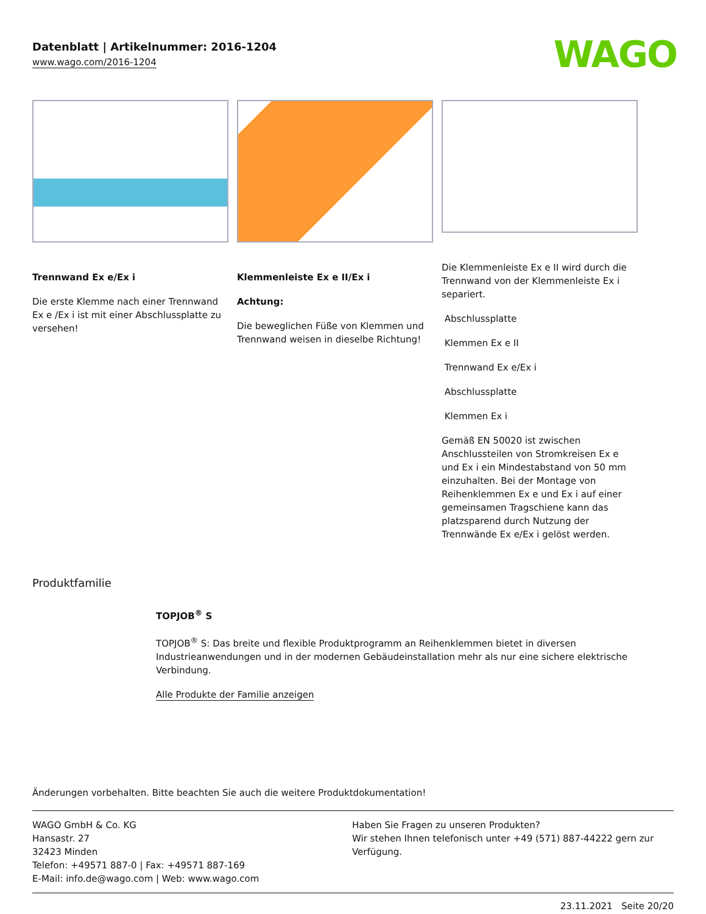Datenblatt | Artikelnummer: 2016-1204
www.wago.com/2016-1204
WAGO
Trennwand Ex e/Ex i
Die erste Klemme nach einer Trennwand Ex e /Ex i ist mit einer Abschlussplatte zu versehen!
Klemmenleiste Ex e II/Ex i
Achtung:
Die beweglichen Füße von Klemmen und Trennwand weisen in dieselbe Richtung!
Die Klemmenleiste Ex e II wird durch die Trennwand von der Klemmenleiste Ex i separiert.
Abschlussplatte
Klemmen Ex e II
Trennwand Ex e/Ex i
Abschlussplatte
Klemmen Ex i
Gemäß EN 50020 ist zwischen Anschlussteilen von Stromkreisen Ex e und Ex i ein Mindestabstand von 50 mm einzuhalten. Bei der Montage von Reihenklemmen Ex e und Ex i auf einer gemeinsamen Tragschiene kann das platzsparend durch Nutzung der Trennwände Ex e/Ex i gelöst werden.
Produktfamilie
TOPJOB<sup>®</sup> S
TOPJOB<sup>®</sup> S: Das breite und flexible Produktprogramm an Reihenklemmen bietet in diversen Industrieanwendungen und in der modernen Gebäudeinstallation mehr als nur eine sichere elektrische Verbindung.
Alle Produkte der Familie anzeigen
Änderungen vorbehalten. Bitte beachten Sie auch die weitere Produktdokumentation!
WAGO GmbH & Co. KG
Hansastr. 27
32423 Minden
Telefon: +49571 887-0 | Fax: +49571 887-169
E-Mail: info.de@wago.com | Web: www.wago.com
Haben Sie Fragen zu unseren Produkten?
Wir stehen Ihnen telefonisch unter +49 (571) 887-44222 gern zur Verfügung.
23.11.2021 Seite 20/20